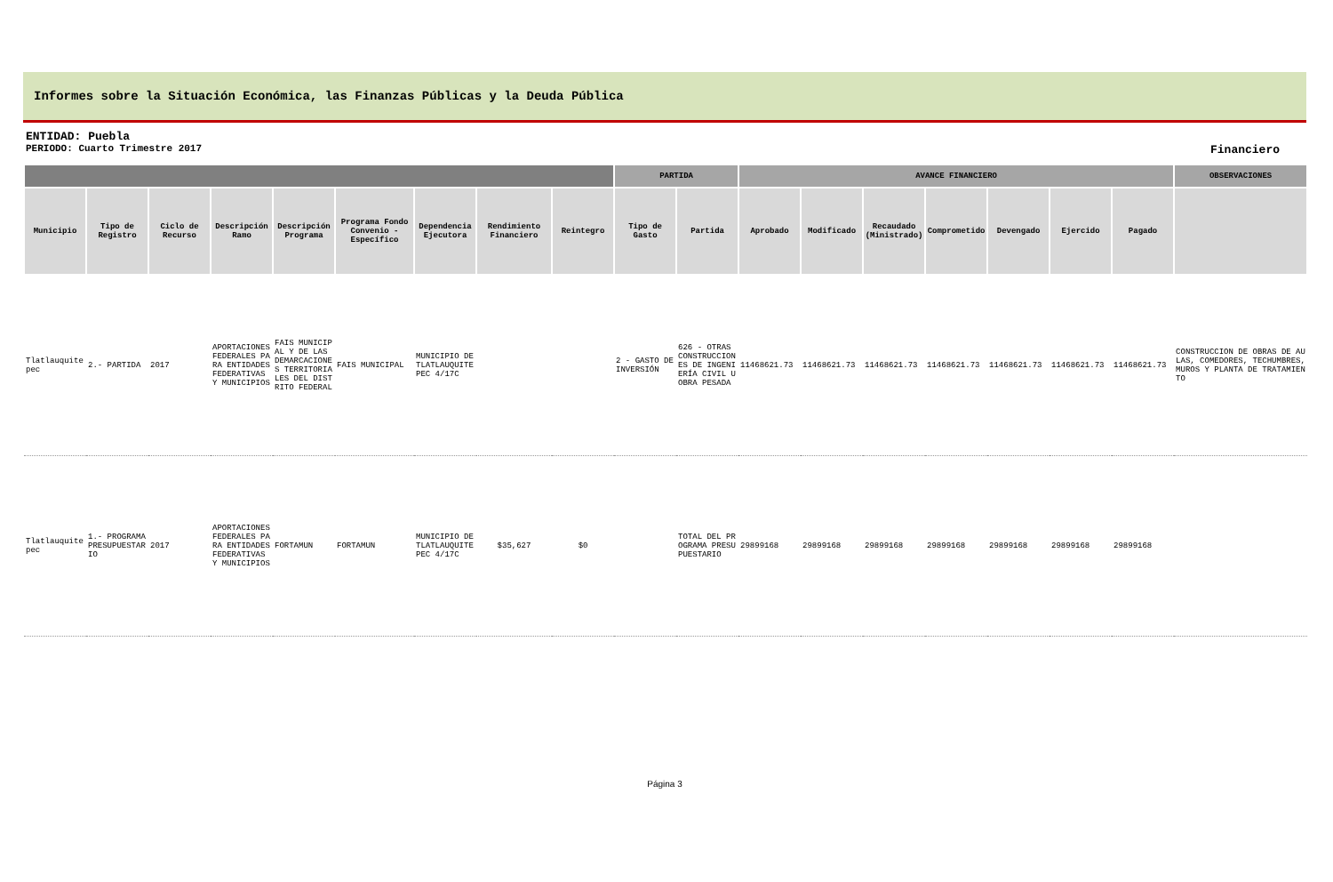Informes sobre la Situación Económica, las Finanzas Públicas y la Deuda Pública
ENTIDAD: Puebla
PERIODO: Cuarto Trimestre 2017 Financiero
| | | | | | | | | | PARTIDA | | AVANCE FINANCIERO | | | | | | | OBSERVACIONES |
| --- | --- | --- | --- | --- | --- | --- | --- | --- | --- | --- | --- | --- | --- | --- | --- | --- | --- | --- |
| Municipio | Tipo de Registro | Ciclo de Recurso | Descripción Ramo | Descripción Programa | Programa Fondo Convenio - Específico | Dependencia Ejecutora | Rendimiento Financiero | Reintegro | Tipo de Gasto | Partida | Aprobado | Modificado | Recaudado (Ministrado) | Comprometido | Devengado | Ejercido | Pagado | |
| Tlatlauquitepec | 2.- PARTIDA | 2017 | APORTACIONES FEDERALES PARA ENTIDADES FEDERATIVAS Y MUNICIPIOS | FAIS MUNICIPAL Y DE LAS DEMARCACIONES TERRITORIALES DEL DISTRITO FEDERAL | FAIS MUNICIPAL | MUNICIPIO DE TLATLAUQUITEPEC 4/17C | | | 2 - GASTO DE INVERSIÓN | 626 - OTRAS CONSTRUCCIONES DE INGENIERÍA CIVIL U OBRA PESADA | 11468621.73 | 11468621.73 | 11468621.73 | 11468621.73 | 11468621.73 | 11468621.73 | 11468621.73 | CONSTRUCCION DE OBRAS DE AULAS, COMEDORES, TECHUMBRES, MUROS Y PLANTA DE TRATAMIENTO |
| Tlatlauquitepec | 1.- PROGRAMA PRESUPUESTARIO | 2017 | APORTACIONES FEDERALES PARA ENTIDADES FEDERATIVAS Y MUNICIPIOS | FORTAMUN | FORTAMUN | MUNICIPIO DE TLATLAUQUITEPEC 4/17C | $35,627 | $0 | | TOTAL DEL PROGRAMA PRESUPUESTARIO | 29899168 | 29899168 | 29899168 | 29899168 | 29899168 | 29899168 | 29899168 | |
Página 3